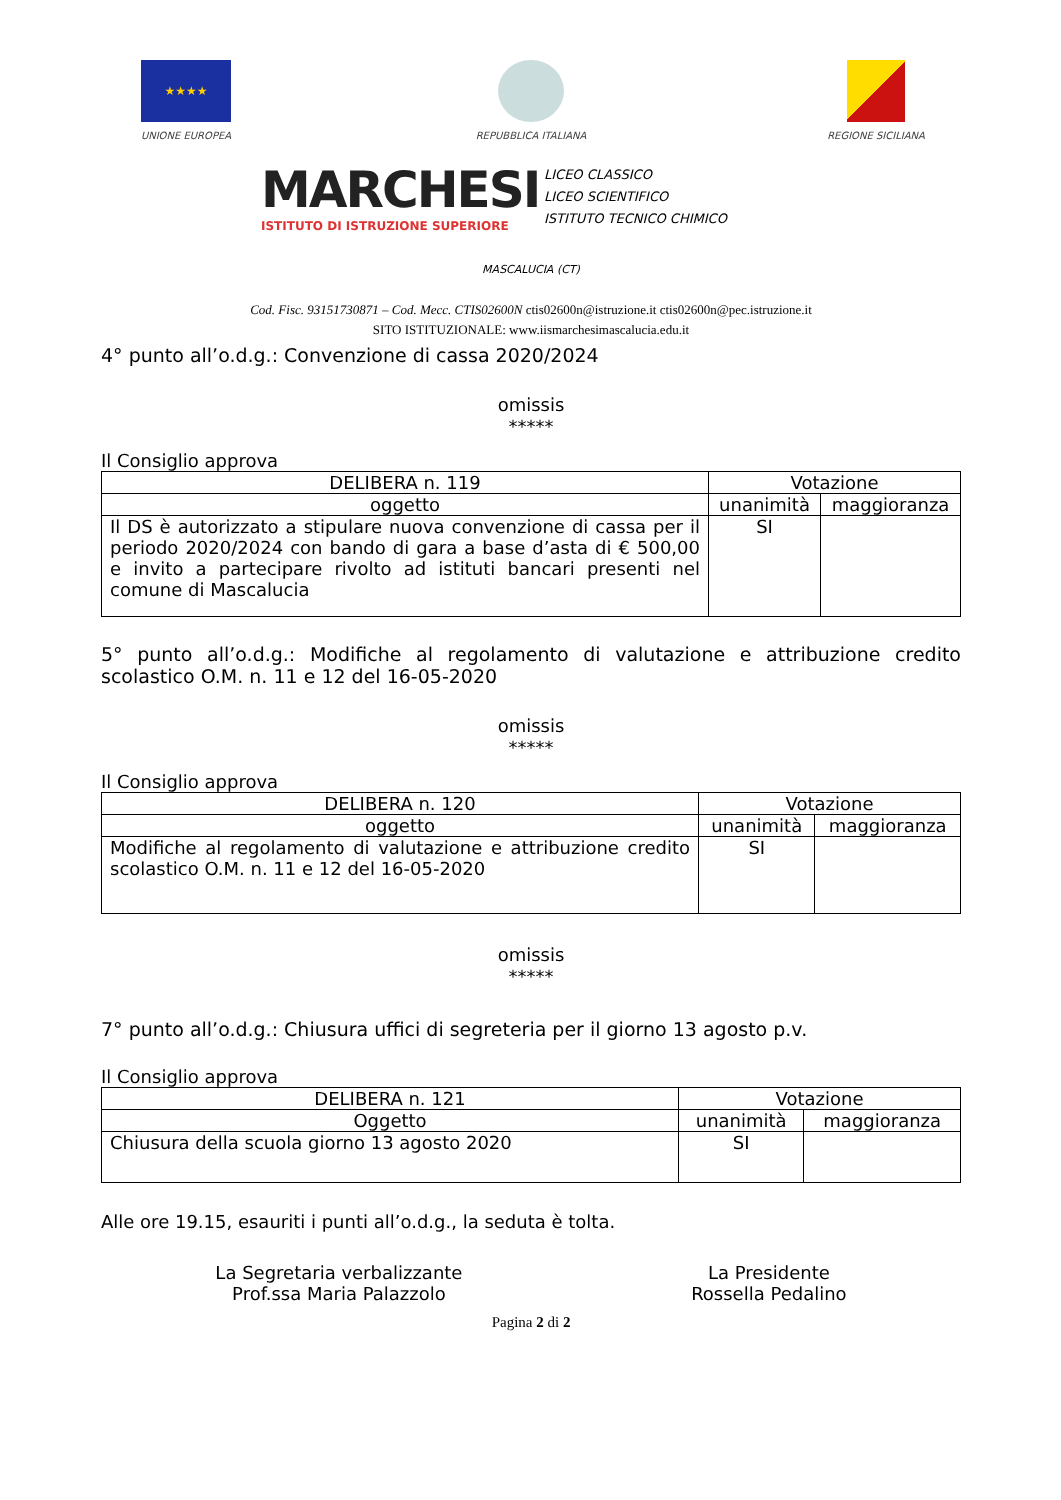★★★★
UNIONE EUROPEA
REPUBBLICA ITALIANA REGIONE SICILIANA
MARCHESI
ISTITUTO DI ISTRUZIONE SUPERIORE
LICEO CLASSICO
LICEO SCIENTIFICO
ISTITUTO TECNICO CHIMICO
MASCALUCIA (CT)
Cod. Fisc. 93151730871 – Cod. Mecc. CTIS02600N ctis02600n@istruzione.it ctis02600n@pec.istruzione.it
SITO ISTITUZIONALE: www.iismarchesimascalucia.edu.it
4° punto all’o.d.g.: Convenzione di cassa 2020/2024
omissis
*****
Il Consiglio approva
| DELIBERA n. 119 | Votazione | |
| --- | --- | --- |
| oggetto | unanimità | maggioranza |
| Il DS è autorizzato a stipulare nuova convenzione di cassa per il periodo 2020/2024 con bando di gara a base d’asta di € 500,00 e invito a partecipare rivolto ad istituti bancari presenti nel comune di Mascalucia | SI | |
5° punto all’o.d.g.: Modifiche al regolamento di valutazione e attribuzione credito scolastico O.M. n. 11 e 12 del 16-05-2020
omissis
*****
Il Consiglio approva
| DELIBERA n. 120 | Votazione | |
| --- | --- | --- |
| oggetto | unanimità | maggioranza |
| Modifiche al regolamento di valutazione e attribuzione credito scolastico O.M. n. 11 e 12 del 16-05-2020 | SI | |
omissis
*****
7° punto all’o.d.g.: Chiusura uffici di segreteria per il giorno 13 agosto p.v.
Il Consiglio approva
| DELIBERA n. 121 | Votazione | |
| --- | --- | --- |
| Oggetto | unanimità | maggioranza |
| Chiusura della scuola giorno 13 agosto 2020 | SI | |
Alle ore 19.15, esauriti i punti all’o.d.g., la seduta è tolta.
La Segretaria verbalizzante
Prof.ssa Maria Palazzolo
La Presidente
Rossella Pedalino
Pagina 2 di 2